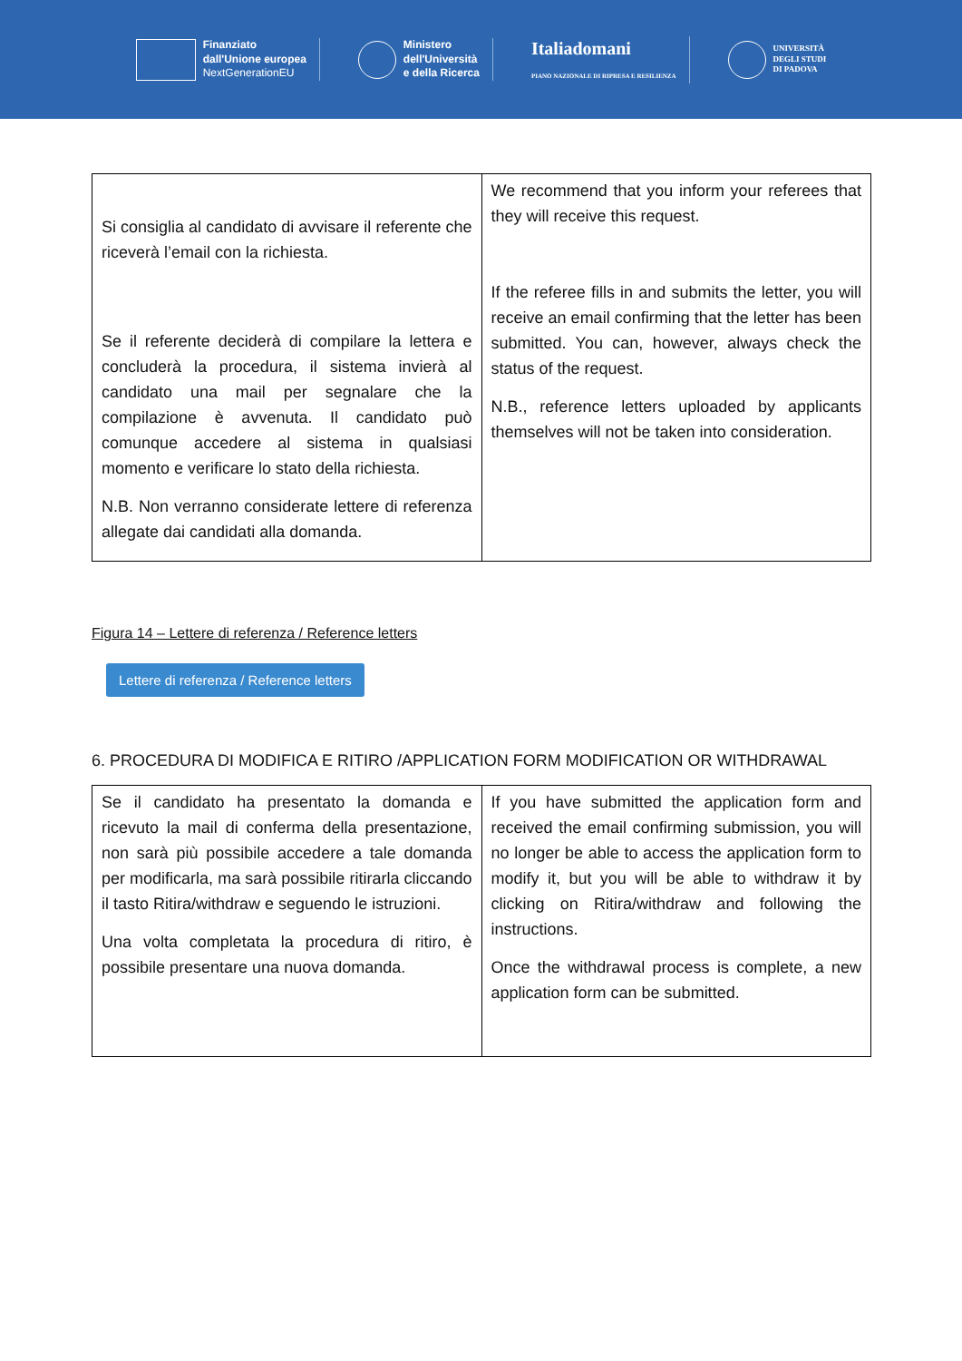Finanziato
dall'Unione europea
NextGenerationEU
Ministero
dell'Università
e della Ricerca
Italiadomani
PIANO NAZIONALE DI RIPRESA E RESILIENZA
UNIVERSITÀ
DEGLI STUDI
DI PADOVA
| Si consiglia al candidato di avvisare il referente che riceverà l’email con la richiesta. Se il referente deciderà di compilare la lettera e concluderà la procedura, il sistema invierà al candidato una mail per segnalare che la compilazione è avvenuta. Il candidato può comunque accedere al sistema in qualsiasi momento e verificare lo stato della richiesta. N.B. Non verranno considerate lettere di referenza allegate dai candidati alla domanda. | We recommend that you inform your referees that they will receive this request. If the referee fills in and submits the letter, you will receive an email confirming that the letter has been submitted. You can, however, always check the status of the request. N.B., reference letters uploaded by applicants themselves will not be taken into consideration. |
Figura 14 – Lettere di referenza / Reference letters
Lettere di referenza / Reference letters
6. PROCEDURA DI MODIFICA E RITIRO /APPLICATION FORM MODIFICATION OR WITHDRAWAL
| Se il candidato ha presentato la domanda e ricevuto la mail di conferma della presentazione, non sarà più possibile accedere a tale domanda per modificarla, ma sarà possibile ritirarla cliccando il tasto Ritira/withdraw e seguendo le istruzioni. Una volta completata la procedura di ritiro, è possibile presentare una nuova domanda. | If you have submitted the application form and received the email confirming submission, you will no longer be able to access the application form to modify it, but you will be able to withdraw it by clicking on Ritira/withdraw and following the instructions. Once the withdrawal process is complete, a new application form can be submitted. |